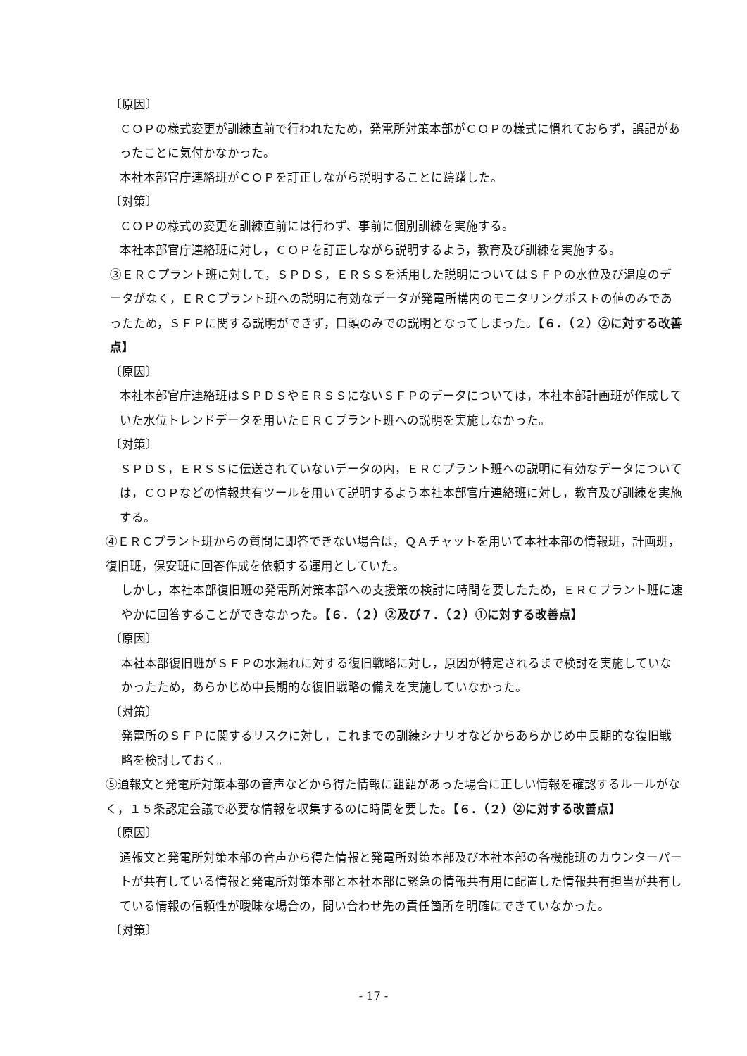〔原因〕
ＣＯＰの様式変更が訓練直前で行われたため，発電所対策本部がＣＯＰの様式に慣れておらず，誤記があったことに気付かなかった。
本社本部官庁連絡班がＣＯＰを訂正しながら説明することに躊躇した。
〔対策〕
ＣＯＰの様式の変更を訓練直前には行わず、事前に個別訓練を実施する。
本社本部官庁連絡班に対し，ＣＯＰを訂正しながら説明するよう，教育及び訓練を実施する。
③ＥＲＣプラント班に対して，ＳＰＤＳ，ＥＲＳＳを活用した説明についてはＳＦＰの水位及び温度のデータがなく，ＥＲＣプラント班への説明に有効なデータが発電所構内のモニタリングポストの値のみであったため，ＳＦＰに関する説明ができず，口頭のみでの説明となってしまった。【６．（２）②に対する改善点】
〔原因〕
本社本部官庁連絡班はＳＰＤＳやＥＲＳＳにないＳＦＰのデータについては，本社本部計画班が作成していた水位トレンドデータを用いたＥＲＣプラント班への説明を実施しなかった。
〔対策〕
ＳＰＤＳ，ＥＲＳＳに伝送されていないデータの内，ＥＲＣプラント班への説明に有効なデータについては，ＣＯＰなどの情報共有ツールを用いて説明するよう本社本部官庁連絡班に対し，教育及び訓練を実施する。
④ＥＲＣプラント班からの質問に即答できない場合は，ＱＡチャットを用いて本社本部の情報班，計画班，復旧班，保安班に回答作成を依頼する運用としていた。
しかし，本社本部復旧班の発電所対策本部への支援策の検討に時間を要したため，ＥＲＣプラント班に速やかに回答することができなかった。【６．（２）②及び７．（２）①に対する改善点】
〔原因〕
本社本部復旧班がＳＦＰの水漏れに対する復旧戦略に対し，原因が特定されるまで検討を実施していなかったため，あらかじめ中長期的な復旧戦略の備えを実施していなかった。
〔対策〕
発電所のＳＦＰに関するリスクに対し，これまでの訓練シナリオなどからあらかじめ中長期的な復旧戦略を検討しておく。
⑤通報文と発電所対策本部の音声などから得た情報に齟齬があった場合に正しい情報を確認するルールがなく，１５条認定会議で必要な情報を収集するのに時間を要した。【６．（２）②に対する改善点】
〔原因〕
通報文と発電所対策本部の音声から得た情報と発電所対策本部及び本社本部の各機能班のカウンターパートが共有している情報と発電所対策本部と本社本部に緊急の情報共有用に配置した情報共有担当が共有している情報の信頼性が曖昧な場合の，問い合わせ先の責任箇所を明確にできていなかった。
〔対策〕
- 17 -